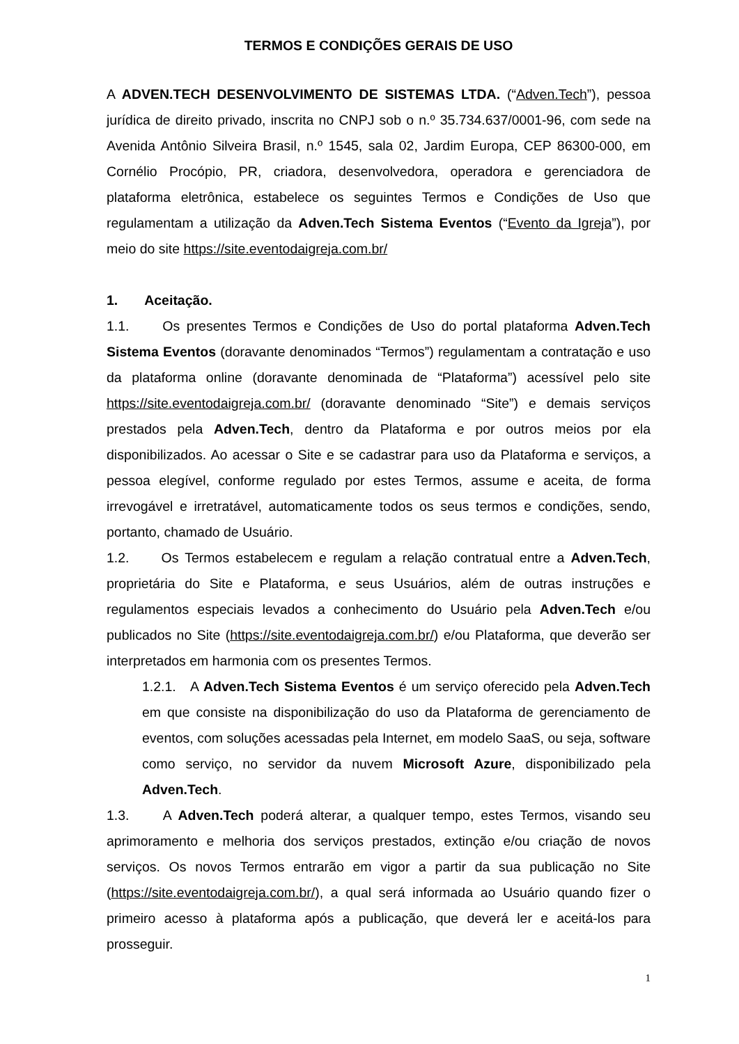TERMOS E CONDIÇÕES GERAIS DE USO
A ADVEN.TECH DESENVOLVIMENTO DE SISTEMAS LTDA. (“Adven.Tech”), pessoa jurídica de direito privado, inscrita no CNPJ sob o n.º 35.734.637/0001-96, com sede na Avenida Antônio Silveira Brasil, n.º 1545, sala 02, Jardim Europa, CEP 86300-000, em Cornélio Procópio, PR, criadora, desenvolvedora, operadora e gerenciadora de plataforma eletrônica, estabelece os seguintes Termos e Condições de Uso que regulamentam a utilização da Adven.Tech Sistema Eventos (“Evento da Igreja”), por meio do site https://site.eventodaigreja.com.br/
1. Aceitação.
1.1. Os presentes Termos e Condições de Uso do portal plataforma Adven.Tech Sistema Eventos (doravante denominados “Termos”) regulamentam a contratação e uso da plataforma online (doravante denominada de “Plataforma”) acessível pelo site https://site.eventodaigreja.com.br/ (doravante denominado “Site”) e demais serviços prestados pela Adven.Tech, dentro da Plataforma e por outros meios por ela disponibilizados. Ao acessar o Site e se cadastrar para uso da Plataforma e serviços, a pessoa elegível, conforme regulado por estes Termos, assume e aceita, de forma irrevogável e irretratável, automaticamente todos os seus termos e condições, sendo, portanto, chamado de Usuário.
1.2. Os Termos estabelecem e regulam a relação contratual entre a Adven.Tech, proprietária do Site e Plataforma, e seus Usuários, além de outras instruções e regulamentos especiais levados a conhecimento do Usuário pela Adven.Tech e/ou publicados no Site (https://site.eventodaigreja.com.br/) e/ou Plataforma, que deverão ser interpretados em harmonia com os presentes Termos.
1.2.1. A Adven.Tech Sistema Eventos é um serviço oferecido pela Adven.Tech em que consiste na disponibilização do uso da Plataforma de gerenciamento de eventos, com soluções acessadas pela Internet, em modelo SaaS, ou seja, software como serviço, no servidor da nuvem Microsoft Azure, disponibilizado pela Adven.Tech.
1.3. A Adven.Tech poderá alterar, a qualquer tempo, estes Termos, visando seu aprimoramento e melhoria dos serviços prestados, extinção e/ou criação de novos serviços. Os novos Termos entrarão em vigor a partir da sua publicação no Site (https://site.eventodaigreja.com.br/), a qual será informada ao Usuário quando fizer o primeiro acesso à plataforma após a publicação, que deverá ler e aceitá-los para prosseguir.
1